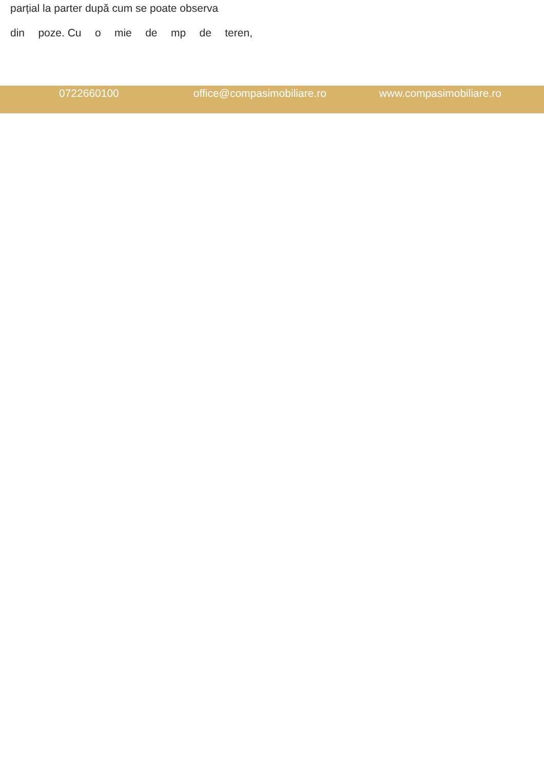parțial la parter după cum se poate observa
din poze. Cu o mie de mp de teren,
0722660100 office@compasimobiliare.ro www.compasimobiliare.ro